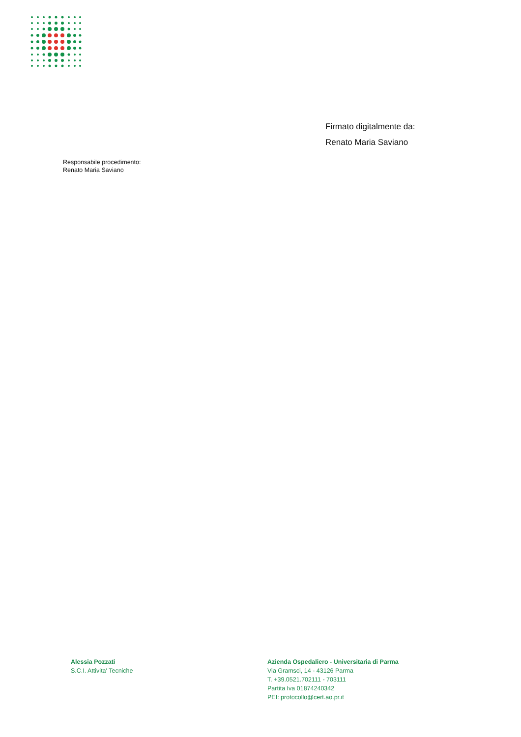Firmato digitalmente da:
Renato Maria Saviano
Responsabile procedimento:
Renato Maria Saviano
Alessia Pozzati
S.C.I. Attivita' Tecniche
Azienda Ospedaliero - Universitaria di Parma
Via Gramsci, 14 - 43126 Parma
T. +39.0521.702111 - 703111
Partita Iva 01874240342
PEI: protocollo@cert.ao.pr.it